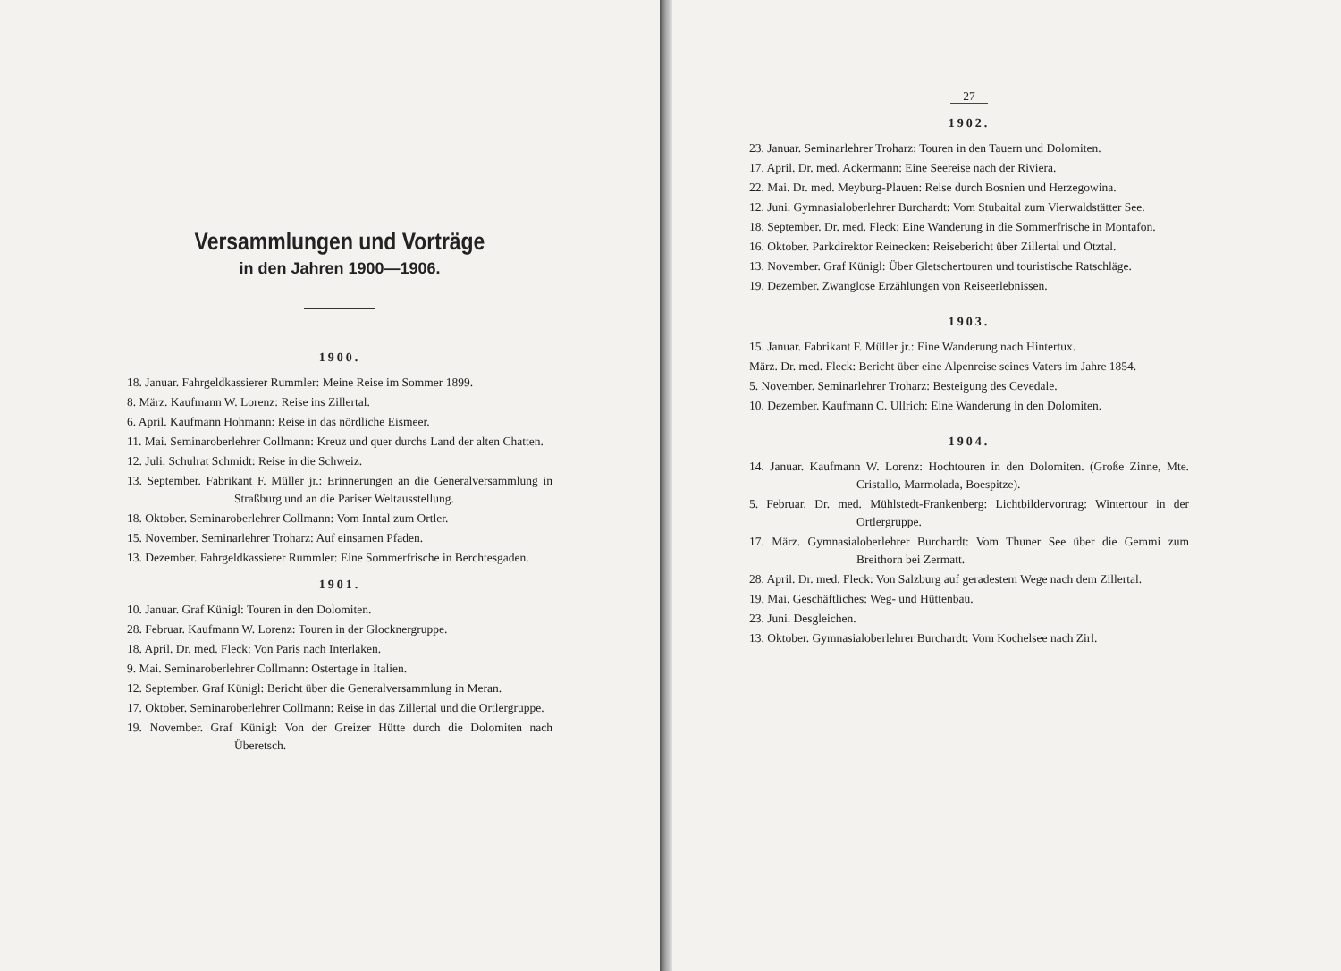Versammlungen und Vorträge
in den Jahren 1900—1906.
1900.
18. Januar. Fahrgeldkassierer Rummler: Meine Reise im Sommer 1899.
8. März. Kaufmann W. Lorenz: Reise ins Zillertal.
6. April. Kaufmann Hohmann: Reise in das nördliche Eismeer.
11. Mai. Seminaroberlehrer Collmann: Kreuz und quer durchs Land der alten Chatten.
12. Juli. Schulrat Schmidt: Reise in die Schweiz.
13. September. Fabrikant F. Müller jr.: Erinnerungen an die Generalversammlung in Straßburg und an die Pariser Weltausstellung.
18. Oktober. Seminaroberlehrer Collmann: Vom Inntal zum Ortler.
15. November. Seminarlehrer Troharz: Auf einsamen Pfaden.
13. Dezember. Fahrgeldkassierer Rummler: Eine Sommerfrische in Berchtesgaden.
1901.
10. Januar. Graf Künigl: Touren in den Dolomiten.
28. Februar. Kaufmann W. Lorenz: Touren in der Glocknergruppe.
18. April. Dr. med. Fleck: Von Paris nach Interlaken.
9. Mai. Seminaroberlehrer Collmann: Ostertage in Italien.
12. September. Graf Künigl: Bericht über die Generalversammlung in Meran.
17. Oktober. Seminaroberlehrer Collmann: Reise in das Zillertal und die Ortlergruppe.
19. November. Graf Künigl: Von der Greizer Hütte durch die Dolomiten nach Überetsch.
27
1902.
23. Januar. Seminarlehrer Troharz: Touren in den Tauern und Dolomiten.
17. April. Dr. med. Ackermann: Eine Seereise nach der Riviera.
22. Mai. Dr. med. Meyburg-Plauen: Reise durch Bosnien und Herzegowina.
12. Juni. Gymnasialoberlehrer Burchardt: Vom Stubaital zum Vierwaldstätter See.
18. September. Dr. med. Fleck: Eine Wanderung in die Sommerfrische in Montafon.
16. Oktober. Parkdirektor Reinecken: Reisebericht über Zillertal und Ötztal.
13. November. Graf Künigl: Über Gletschertouren und touristische Ratschläge.
19. Dezember. Zwanglose Erzählungen von Reiseerlebnissen.
1903.
15. Januar. Fabrikant F. Müller jr.: Eine Wanderung nach Hintertux.
März. Dr. med. Fleck: Bericht über eine Alpenreise seines Vaters im Jahre 1854.
5. November. Seminarlehrer Troharz: Besteigung des Cevedale.
10. Dezember. Kaufmann C. Ullrich: Eine Wanderung in den Dolomiten.
1904.
14. Januar. Kaufmann W. Lorenz: Hochtouren in den Dolomiten. (Große Zinne, Mte. Cristallo, Marmolada, Boespitze).
5. Februar. Dr. med. Mühlstedt-Frankenberg: Lichtbildervortrag: Wintertour in der Ortlergruppe.
17. März. Gymnasialoberlehrer Burchardt: Vom Thuner See über die Gemmi zum Breithorn bei Zermatt.
28. April. Dr. med. Fleck: Von Salzburg auf geradestem Wege nach dem Zillertal.
19. Mai. Geschäftliches: Weg- und Hüttenbau.
23. Juni. Desgleichen.
13. Oktober. Gymnasialoberlehrer Burchardt: Vom Kochelsee nach Zirl.